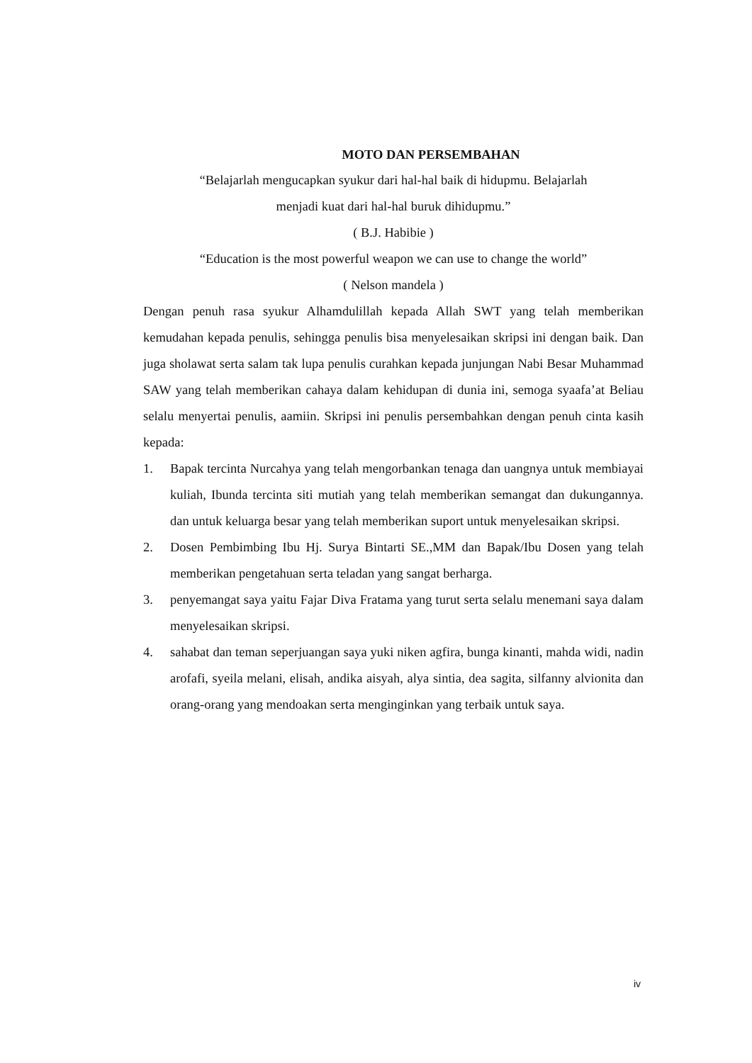MOTO DAN PERSEMBAHAN
“Belajarlah mengucapkan syukur dari hal-hal baik di hidupmu. Belajarlah
menjadi kuat dari hal-hal buruk dihidupmu.”
( B.J. Habibie )
“Education is the most powerful weapon we can use to change the world”
( Nelson mandela )
Dengan penuh rasa syukur Alhamdulillah kepada Allah SWT yang telah memberikan kemudahan kepada penulis, sehingga penulis bisa menyelesaikan skripsi ini dengan baik. Dan juga sholawat serta salam tak lupa penulis curahkan kepada junjungan Nabi Besar Muhammad SAW yang telah memberikan cahaya dalam kehidupan di dunia ini, semoga syaafa’at Beliau selalu menyertai penulis, aamiin. Skripsi ini penulis persembahkan dengan penuh cinta kasih kepada:
1. Bapak tercinta Nurcahya yang telah mengorbankan tenaga dan uangnya untuk membiayai kuliah, Ibunda tercinta siti mutiah yang telah memberikan semangat dan dukungannya. dan untuk keluarga besar yang telah memberikan suport untuk menyelesaikan skripsi.
2. Dosen Pembimbing Ibu Hj. Surya Bintarti SE.,MM dan Bapak/Ibu Dosen yang telah memberikan pengetahuan serta teladan yang sangat berharga.
3. penyemangat saya yaitu Fajar Diva Fratama yang turut serta selalu menemani saya dalam menyelesaikan skripsi.
4. sahabat dan teman seperjuangan saya yuki niken agfira, bunga kinanti, mahda widi, nadin arofafi, syeila melani, elisah, andika aisyah, alya sintia, dea sagita, silfanny alvionita dan orang-orang yang mendoakan serta menginginkan yang terbaik untuk saya.
iv